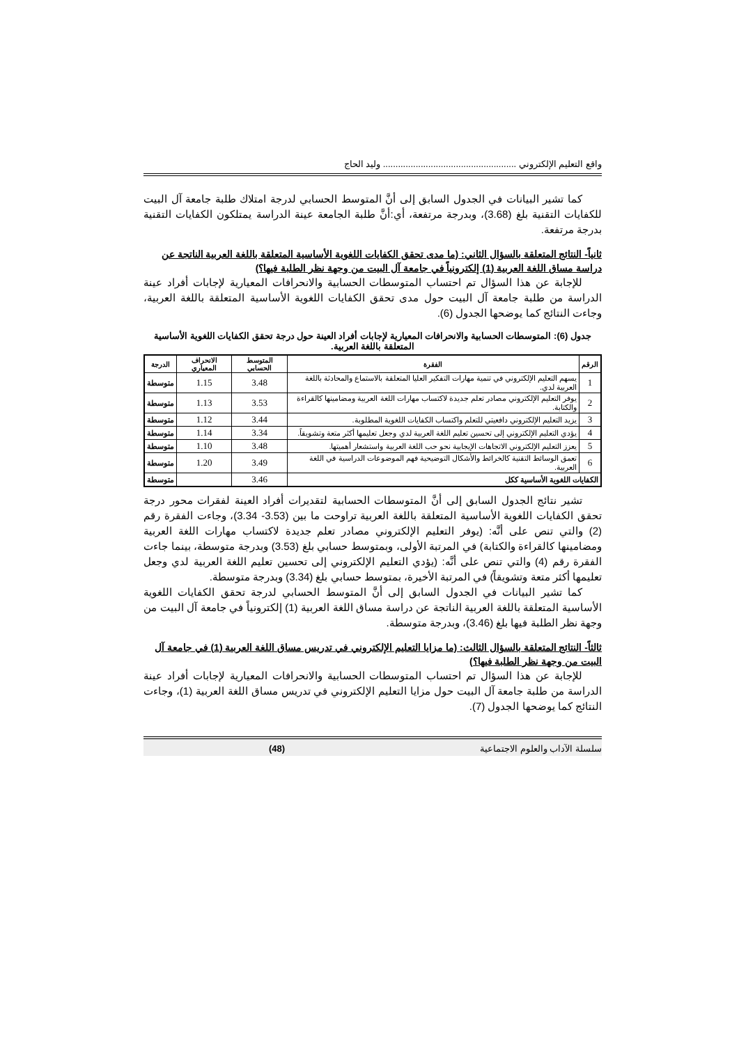واقع التعليم الإلكتروني ..................................................... وليد الحاج
كما تشير البيانات في الجدول السابق إلى أنَّ المتوسط الحسابي لدرجة امتلاك طلبة جامعة آل البيت للكفايات التقنية بلغ (3.68)، وبدرجة مرتفعة، أي:أنَّ طلبة الجامعة عينة الدراسة يمتلكون الكفايات التقنية بدرجة مرتفعة.
ثانياً- النتائج المتعلقة بالسؤال الثاني: (ما مدى تحقق الكفايات اللغوية الأساسية المتعلقة باللغة العربية الناتجة عن دراسة مساق اللغة العربية (1) إلكترونياً في جامعة آل البيت من وجهة نظر الطلبة فيها؟)
للإجابة عن هذا السؤال تم احتساب المتوسطات الحسابية والانحرافات المعيارية لإجابات أفراد عينة الدراسة من طلبة جامعة آل البيت حول مدى تحقق الكفايات اللغوية الأساسية المتعلقة باللغة العربية، وجاءت النتائج كما يوضحها الجدول (6).
جدول (6): المتوسطات الحسابية والانحرافات المعيارية لإجابات أفراد العينة حول درجة تحقق الكفايات اللغوية الأساسية المتعلقة باللغة العربية.
| الرقم | الفقرة | المتوسط الحسابي | الانحراف المعياري | الدرجة |
| --- | --- | --- | --- | --- |
| 1 | يسهم التعليم الإلكتروني في تنمية مهارات التفكير العليا المتعلقة بالاستماع والمحادثة باللغة العربية لدي. | 3.48 | 1.15 | متوسطة |
| 2 | يوفر التعليم الإلكتروني مصادر تعلم جديدة لاكتساب مهارات اللغة العربية ومضامينها كالقراءة والكتابة. | 3.53 | 1.13 | متوسطة |
| 3 | يزيد التعليم الإلكتروني دافعيتي للتعلم واكتساب الكفايات اللغوية المطلوبة. | 3.44 | 1.12 | متوسطة |
| 4 | يؤدي التعليم الإلكتروني إلى تحسين تعليم اللغة العربية لدي وجعل تعليمها أكثر متعة وتشويقاً. | 3.34 | 1.14 | متوسطة |
| 5 | يعزز التعليم الإلكتروني الاتجاهات الإيجابية نحو حب اللغة العربية واستشعار أهميتها. | 3.48 | 1.10 | متوسطة |
| 6 | تعمق الوسائط التقنية كالخرائط والأشكال التوضيحية فهم الموضوعات الدراسية في اللغة العربية. | 3.49 | 1.20 | متوسطة |
| الكفايات اللغوية الأساسية ككل | | 3.46 | | متوسطة |
تشير نتائج الجدول السابق إلى أنَّ المتوسطات الحسابية لتقديرات أفراد العينة لفقرات محور درجة تحقق الكفايات اللغوية الأساسية المتعلقة باللغة العربية تراوحت ما بين (3.53- 3.34)، وجاءت الفقرة رقم (2) والتي تنص على أنَّه: (يوفر التعليم الإلكتروني مصادر تعلم جديدة لاكتساب مهارات اللغة العربية ومضامينها كالقراءة والكتابة) في المرتبة الأولى، وبمتوسط حسابي بلغ (3.53) وبدرجة متوسطة، بينما جاءت الفقرة رقم (4) والتي تنص على أنَّه: (يؤدي التعليم الإلكتروني إلى تحسين تعليم اللغة العربية لدي وجعل تعليمها أكثر متعة وتشويقاً) في المرتبة الأخيرة، بمتوسط حسابي بلغ (3.34) وبدرجة متوسطة.
كما تشير البيانات في الجدول السابق إلى أنَّ المتوسط الحسابي لدرجة تحقق الكفايات اللغوية الأساسية المتعلقة باللغة العربية الناتجة عن دراسة مساق اللغة العربية (1) إلكترونياً في جامعة آل البيت من وجهة نظر الطلبة فيها بلغ (3.46)، وبدرجة متوسطة.
ثالثاً- النتائج المتعلقة بالسؤال الثالث: (ما مزايا التعليم الإلكتروني في تدريس مساق اللغة العربية (1) في جامعة آل البيت من وجهة نظر الطلبة فيها؟)
للإجابة عن هذا السؤال تم احتساب المتوسطات الحسابية والانحرافات المعيارية لإجابات أفراد عينة الدراسة من طلبة جامعة آل البيت حول مزايا التعليم الإلكتروني في تدريس مساق اللغة العربية (1)، وجاءت النتائج كما يوضحها الجدول (7).
سلسلة الآداب والعلوم الاجتماعية (48)